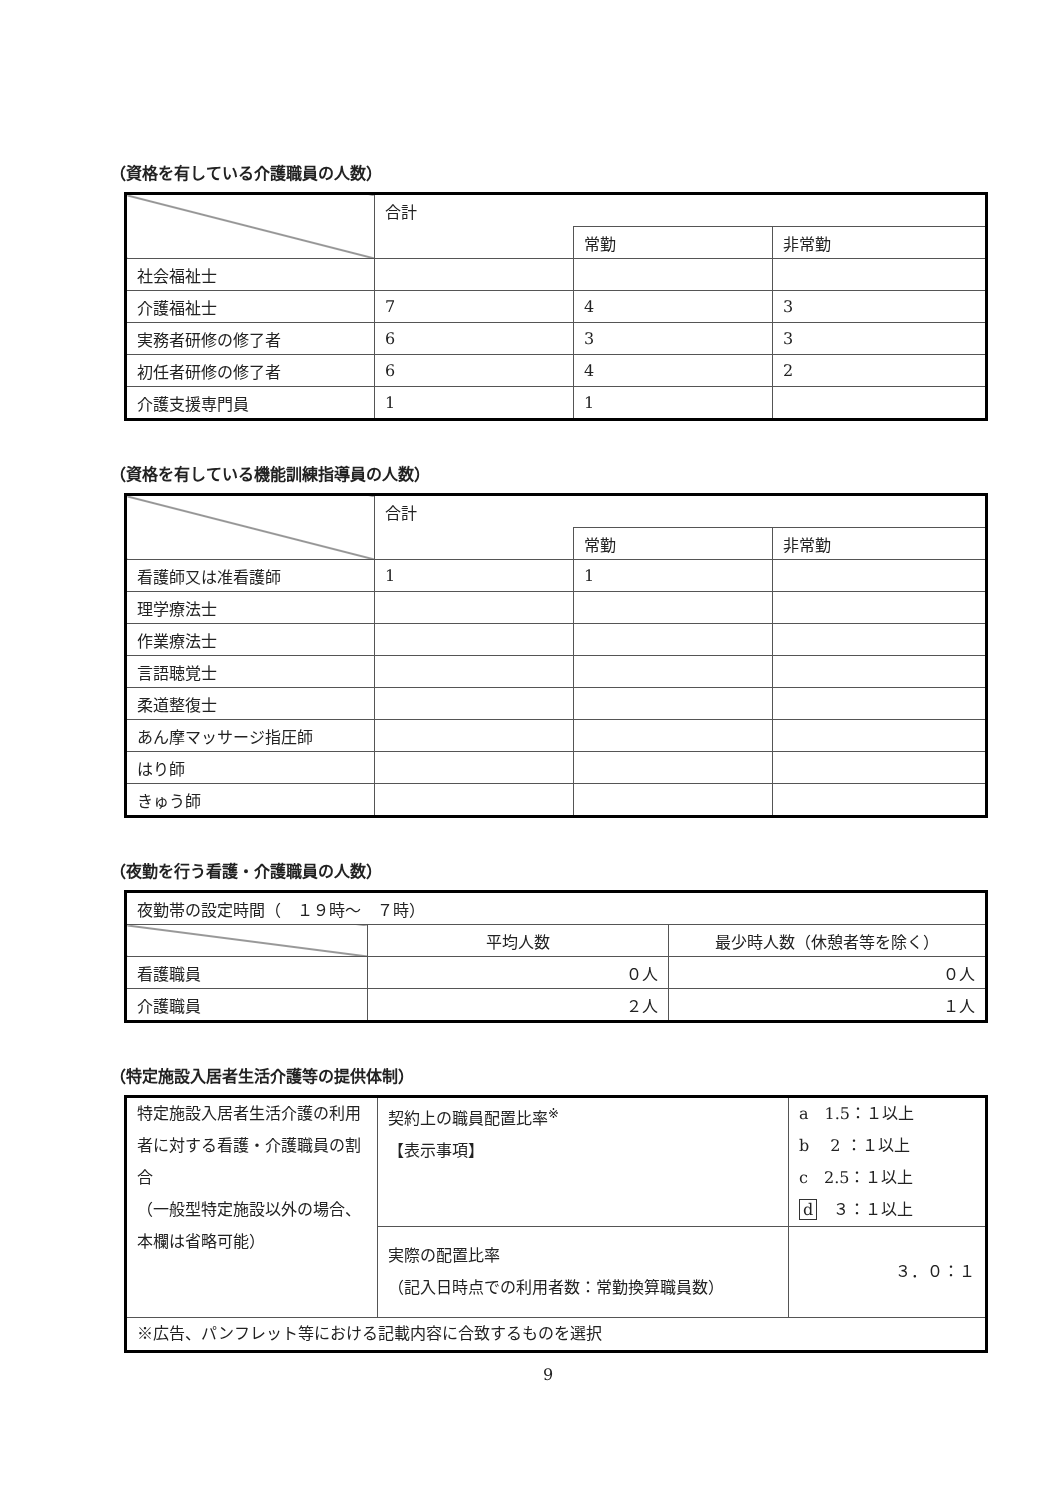（資格を有している介護職員の人数）
| | 合計 | | |
| | | 常勤 | 非常勤 |
| 社会福祉士 | | | |
| 介護福祉士 | 7 | 4 | 3 |
| 実務者研修の修了者 | 6 | 3 | 3 |
| 初任者研修の修了者 | 6 | 4 | 2 |
| 介護支援専門員 | 1 | 1 | |
（資格を有している機能訓練指導員の人数）
| | 合計 | | |
| | | 常勤 | 非常勤 |
| 看護師又は准看護師 | 1 | 1 | |
| 理学療法士 | | | |
| 作業療法士 | | | |
| 言語聴覚士 | | | |
| 柔道整復士 | | | |
| あん摩マッサージ指圧師 | | | |
| はり師 | | | |
| きゅう師 | | | |
（夜勤を行う看護・介護職員の人数）
| 夜勤帯の設定時間（ １９時～ ７時） | | |
| | 平均人数 | 最少時人数（休憩者等を除く） |
| 看護職員 | ０人 | ０人 |
| 介護職員 | ２人 | １人 |
（特定施設入居者生活介護等の提供体制）
| 特定施設入居者生活介護の利用者に対する看護・介護職員の割合 （一般型特定施設以外の場合、本欄は省略可能） | 契約上の職員配置比率<sup>※</sup> 【表示事項】 | a 1.5：１以上 b 2 ：１以上 c 2.5：１以上 d ３：１以上 |
| | 実際の配置比率 （記入日時点での利用者数：常勤換算職員数） | ３．０：１ |
| ※広告、パンフレット等における記載内容に合致するものを選択 | | |
9